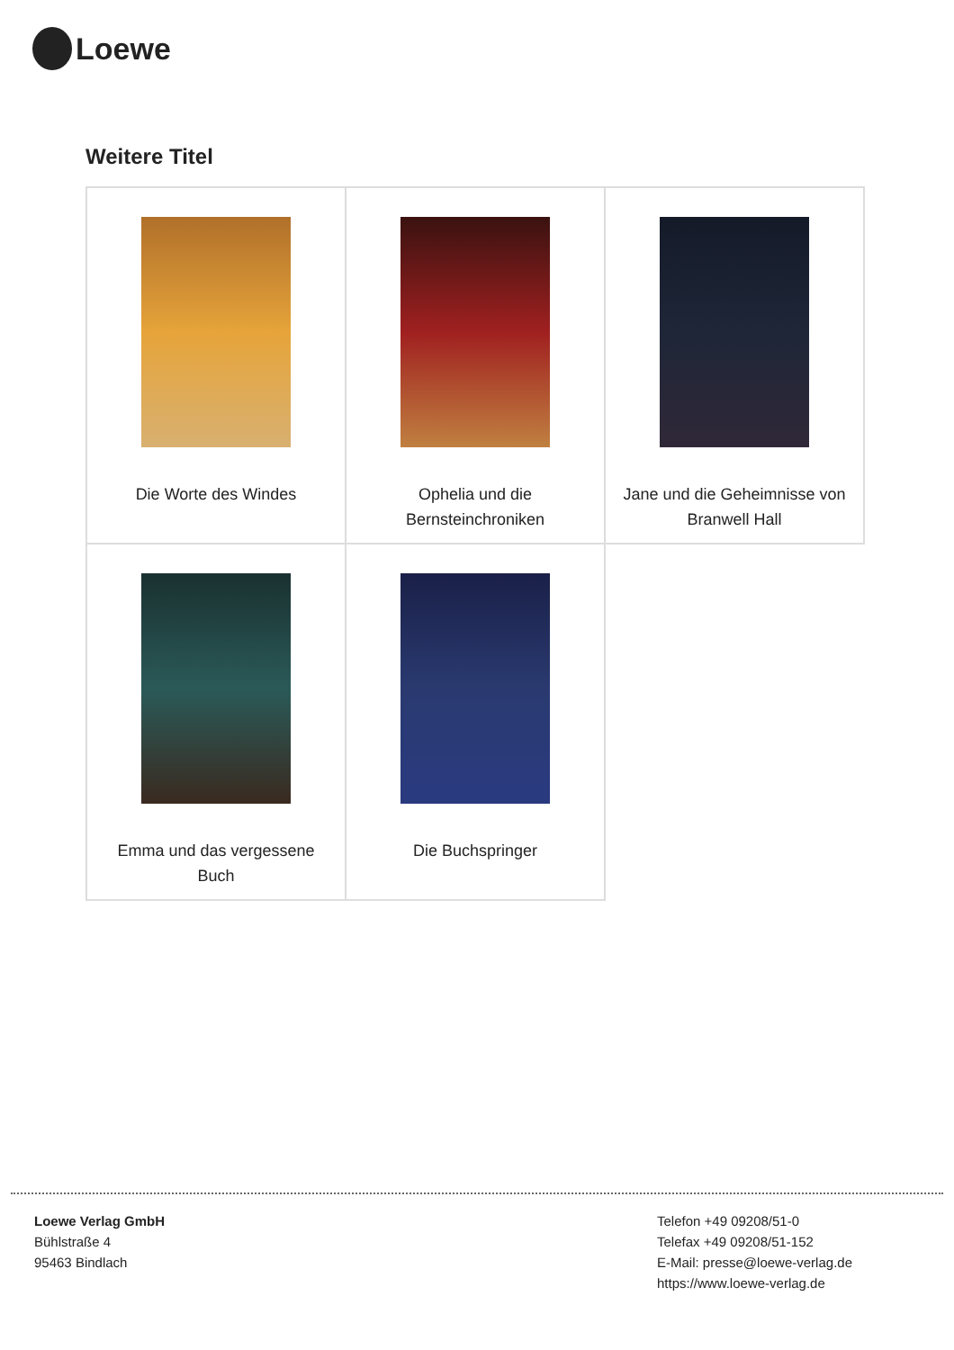Loewe
Weitere Titel
| Die Worte des Windes | Ophelia und die Bernsteinchroniken | Jane und die Geheimnisse von Branwell Hall |
| Emma und das vergessene Buch | Die Buchspringer | |
Loewe Verlag GmbH
Bühlstraße 4
95463 Bindlach
Telefon +49 09208/51-0
Telefax +49 09208/51-152
E-Mail: presse@loewe-verlag.de
https://www.loewe-verlag.de